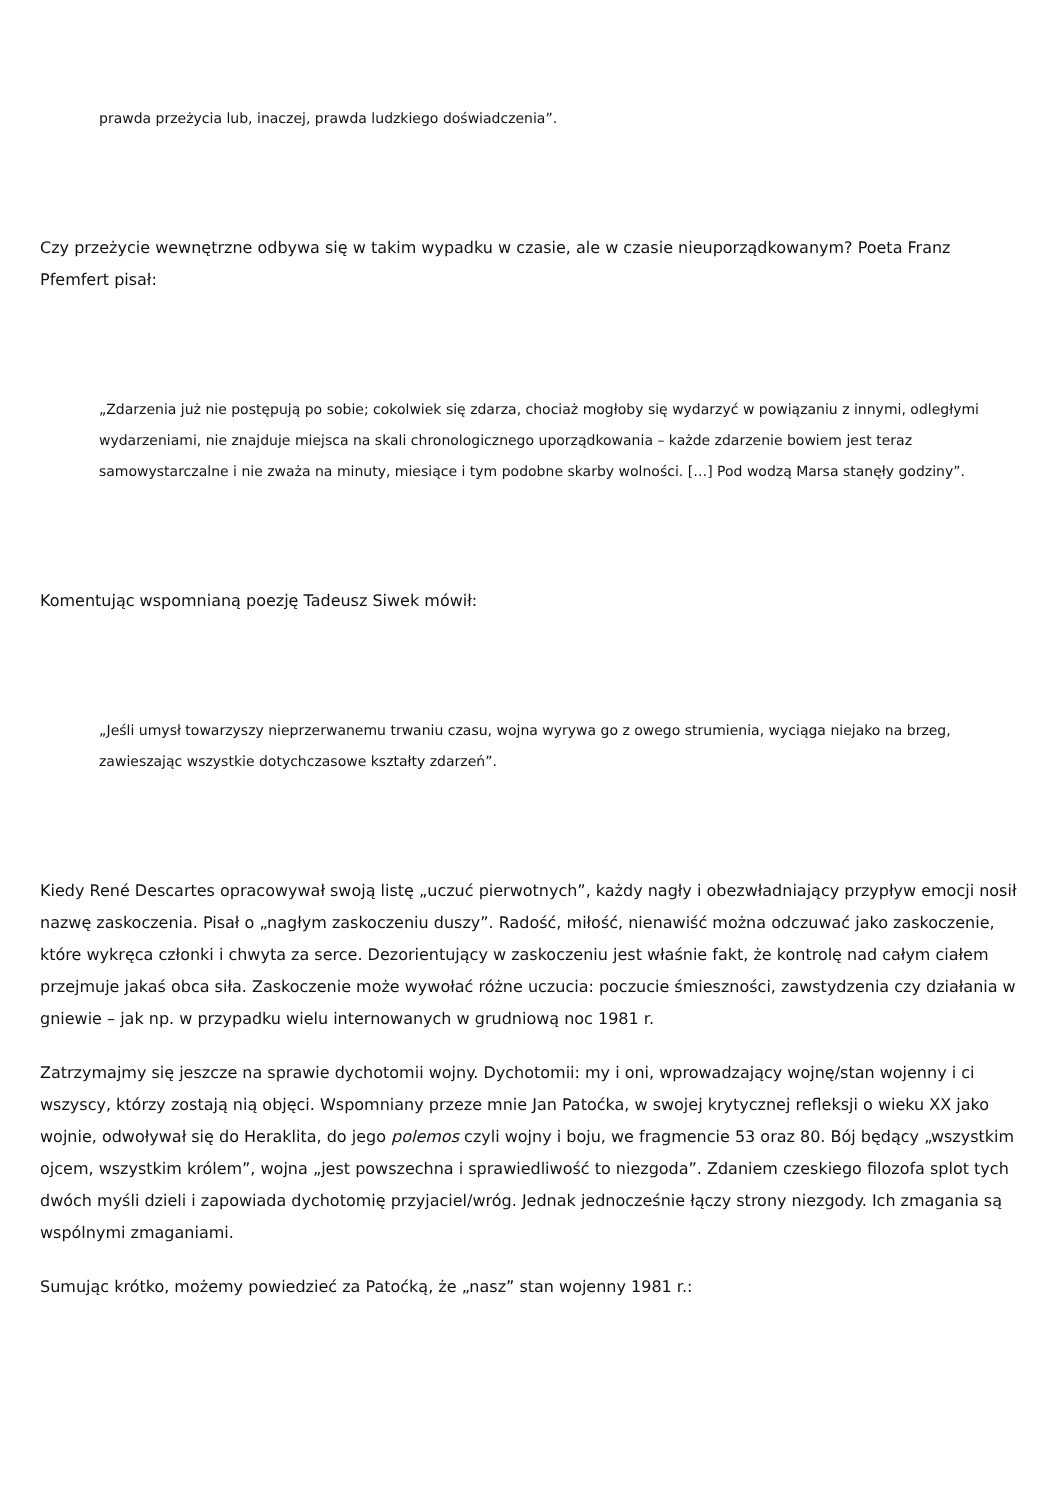prawda przeżycia lub, inaczej, prawda ludzkiego doświadczenia”.
Czy przeżycie wewnętrzne odbywa się w takim wypadku w czasie, ale w czasie nieuporządkowanym? Poeta Franz Pfemfert pisał:
„Zdarzenia już nie postępują po sobie; cokolwiek się zdarza, chociaż mogłoby się wydarzyć w powiązaniu z innymi, odległymi wydarzeniami, nie znajduje miejsca na skali chronologicznego uporządkowania – każde zdarzenie bowiem jest teraz samowystarczalne i nie zważa na minuty, miesiące i tym podobne skarby wolności. […] Pod wodzą Marsa stanęły godziny”.
Komentując wspomnianą poezję Tadeusz Siwek mówił:
„Jeśli umysł towarzyszy nieprzerwanemu trwaniu czasu, wojna wyrywa go z owego strumienia, wyciąga niejako na brzeg, zawieszając wszystkie dotychczasowe kształty zdarzeń”.
Kiedy René Descartes opracowywał swoją listę „uczuć pierwotnych”, każdy nagły i obezwładniający przypływ emocji nosił nazwę zaskoczenia. Pisał o „nagłym zaskoczeniu duszy”. Radość, miłość, nienawiść można odczuwać jako zaskoczenie, które wykręca członki i chwyta za serce. Dezorientujący w zaskoczeniu jest właśnie fakt, że kontrolę nad całym ciałem przejmuje jakaś obca siła. Zaskoczenie może wywołać różne uczucia: poczucie śmieszności, zawstydzenia czy działania w gniewie – jak np. w przypadku wielu internowanych w grudniową noc 1981 r.
Zatrzymajmy się jeszcze na sprawie dychotomii wojny. Dychotomii: my i oni, wprowadzający wojnę/stan wojenny i ci wszyscy, którzy zostają nią objęci. Wspomniany przeze mnie Jan Patoćka, w swojej krytycznej refleksji o wieku XX jako wojnie, odwoływał się do Heraklita, do jego polemos czyli wojny i boju, we fragmencie 53 oraz 80. Bój będący „wszystkim ojcem, wszystkim królem”, wojna „jest powszechna i sprawiedliwość to niezgoda”. Zdaniem czeskiego filozofa splot tych dwóch myśli dzieli i zapowiada dychotomię przyjaciel/wróg. Jednak jednocześnie łączy strony niezgody. Ich zmagania są wspólnymi zmaganiami.
Sumując krótko, możemy powiedzieć za Patoćką, że „nasz” stan wojenny 1981 r.: